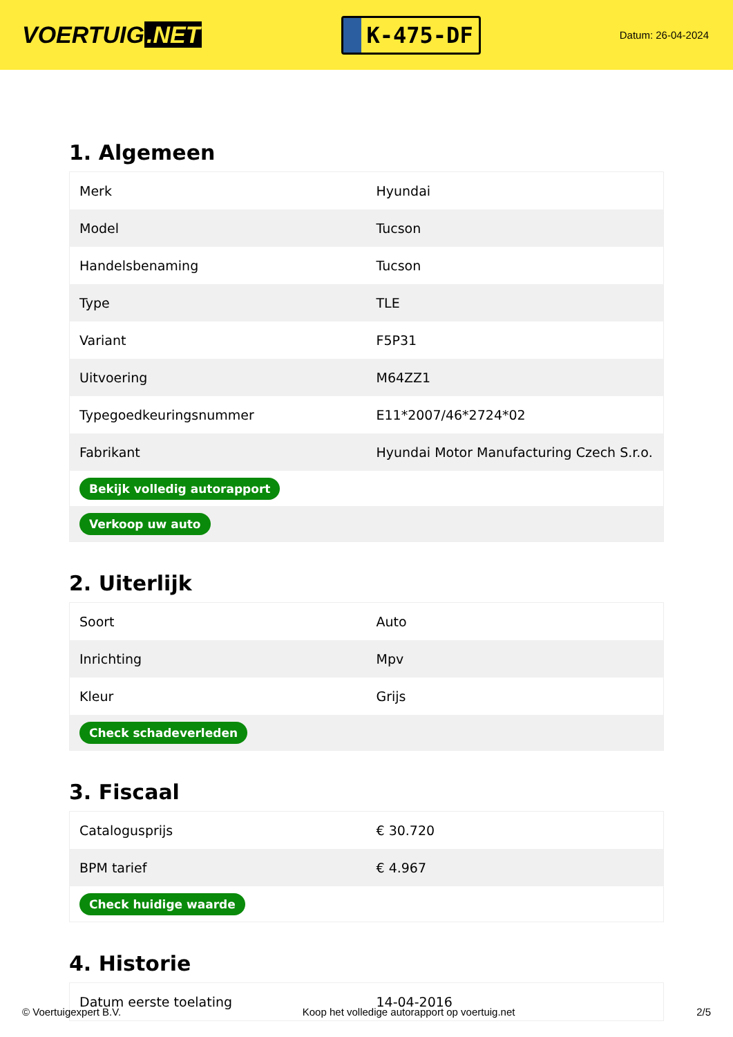VOERTUIG.NET
K-475-DF
Datum: 26-04-2024
1. Algemeen
| Merk | Hyundai |
| Model | Tucson |
| Handelsbenaming | Tucson |
| Type | TLE |
| Variant | F5P31 |
| Uitvoering | M64ZZ1 |
| Typegoedkeuringsnummer | E11*2007/46*2724*02 |
| Fabrikant | Hyundai Motor Manufacturing Czech S.r.o. |
| Bekijk volledig autorapport | |
| Verkoop uw auto | |
2. Uiterlijk
| Soort | Auto |
| Inrichting | Mpv |
| Kleur | Grijs |
| Check schadeverleden | |
3. Fiscaal
| Catalogusprijs | € 30.720 |
| BPM tarief | € 4.967 |
| Check huidige waarde | |
4. Historie
| Datum eerste toelating | 14-04-2016 |
© Voertuigexpert B.V. Koop het volledige autorapport op voertuig.net 2/5